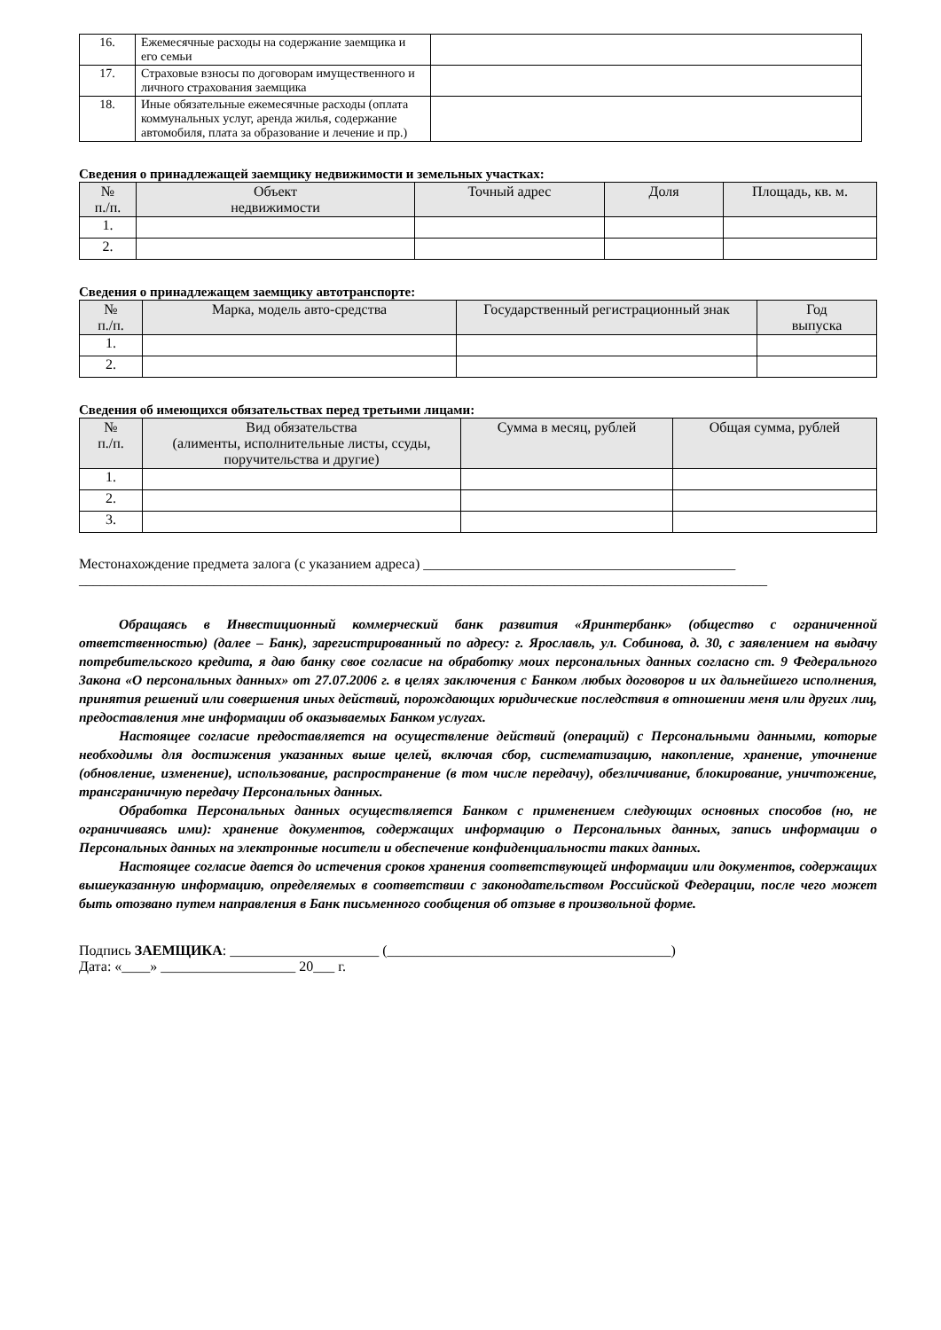| 16. | Ежемесячные расходы на содержание заемщика и его семьи | |
| 17. | Страховые взносы по договорам имущественного и личного страхования заемщика | |
| 18. | Иные обязательные ежемесячные расходы (оплата коммунальных услуг, аренда жилья, содержание автомобиля, плата за образование и лечение и пр.) | |
Сведения о принадлежащей заемщику недвижимости и земельных участках:
| № п./п. | Объект недвижимости | Точный адрес | Доля | Площадь, кв. м. |
| --- | --- | --- | --- | --- |
| 1. | | | | |
| 2. | | | | |
Сведения о принадлежащем заемщику автотранспорте:
| № п./п. | Марка, модель авто-средства | Государственный регистрационный знак | Год выпуска |
| --- | --- | --- | --- |
| 1. | | | |
| 2. | | | |
Сведения об имеющихся обязательствах перед третьими лицами:
| № п./п. | Вид обязательства (алименты, исполнительные листы, ссуды, поручительства и другие) | Сумма в месяц, рублей | Общая сумма, рублей |
| --- | --- | --- | --- |
| 1. | | | |
| 2. | | | |
| 3. | | | |
Местонахождение предмета залога (с указанием адреса) ____________________________________________
_________________________________________________________________________________________________
Обращаясь в Инвестиционный коммерческий банк развития «Яринтербанк» (общество с ограниченной ответственностью) (далее – Банк), зарегистрированный по адресу: г. Ярославль, ул. Собинова, д. 30, с заявлением на выдачу потребительского кредита, я даю банку свое согласие на обработку моих персональных данных согласно ст. 9 Федерального Закона «О персональных данных» от 27.07.2006 г. в целях заключения с Банком любых договоров и их дальнейшего исполнения, принятия решений или совершения иных действий, порождающих юридические последствия в отношении меня или других лиц, предоставления мне информации об оказываемых Банком услугах.
Настоящее согласие предоставляется на осуществление действий (операций) с Персональными данными, которые необходимы для достижения указанных выше целей, включая сбор, систематизацию, накопление, хранение, уточнение (обновление, изменение), использование, распространение (в том числе передачу), обезличивание, блокирование, уничтожение, трансграничную передачу Персональных данных.
Обработка Персональных данных осуществляется Банком с применением следующих основных способов (но, не ограничиваясь ими): хранение документов, содержащих информацию о Персональных данных, запись информации о Персональных данных на электронные носители и обеспечение конфиденциальности таких данных.
Настоящее согласие дается до истечения сроков хранения соответствующей информации или документов, содержащих вышеуказанную информацию, определяемых в соответствии с законодательством Российской Федерации, после чего может быть отозвано путем направления в Банк письменного сообщения об отзыве в произвольной форме.
Подпись ЗАЕМЩИКА: _____________________ (________________________________________)
Дата: «____» ___________________ 20___ г.